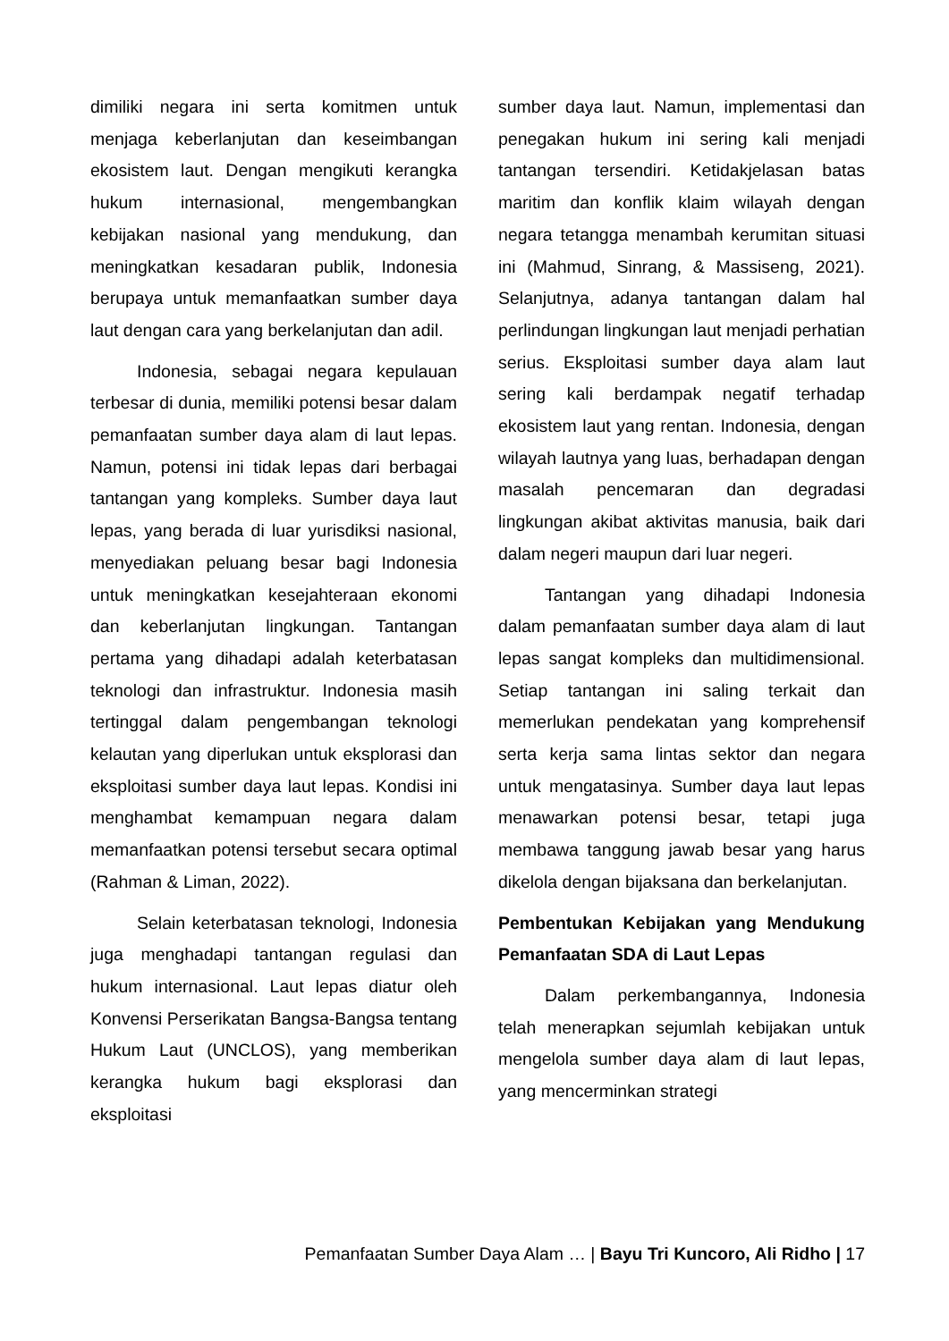dimiliki negara ini serta komitmen untuk menjaga keberlanjutan dan keseimbangan ekosistem laut. Dengan mengikuti kerangka hukum internasional, mengembangkan kebijakan nasional yang mendukung, dan meningkatkan kesadaran publik, Indonesia berupaya untuk memanfaatkan sumber daya laut dengan cara yang berkelanjutan dan adil.
Indonesia, sebagai negara kepulauan terbesar di dunia, memiliki potensi besar dalam pemanfaatan sumber daya alam di laut lepas. Namun, potensi ini tidak lepas dari berbagai tantangan yang kompleks. Sumber daya laut lepas, yang berada di luar yurisdiksi nasional, menyediakan peluang besar bagi Indonesia untuk meningkatkan kesejahteraan ekonomi dan keberlanjutan lingkungan. Tantangan pertama yang dihadapi adalah keterbatasan teknologi dan infrastruktur. Indonesia masih tertinggal dalam pengembangan teknologi kelautan yang diperlukan untuk eksplorasi dan eksploitasi sumber daya laut lepas. Kondisi ini menghambat kemampuan negara dalam memanfaatkan potensi tersebut secara optimal (Rahman & Liman, 2022).
Selain keterbatasan teknologi, Indonesia juga menghadapi tantangan regulasi dan hukum internasional. Laut lepas diatur oleh Konvensi Perserikatan Bangsa-Bangsa tentang Hukum Laut (UNCLOS), yang memberikan kerangka hukum bagi eksplorasi dan eksploitasi
sumber daya laut. Namun, implementasi dan penegakan hukum ini sering kali menjadi tantangan tersendiri. Ketidakjelasan batas maritim dan konflik klaim wilayah dengan negara tetangga menambah kerumitan situasi ini (Mahmud, Sinrang, & Massiseng, 2021). Selanjutnya, adanya tantangan dalam hal perlindungan lingkungan laut menjadi perhatian serius. Eksploitasi sumber daya alam laut sering kali berdampak negatif terhadap ekosistem laut yang rentan. Indonesia, dengan wilayah lautnya yang luas, berhadapan dengan masalah pencemaran dan degradasi lingkungan akibat aktivitas manusia, baik dari dalam negeri maupun dari luar negeri.
Tantangan yang dihadapi Indonesia dalam pemanfaatan sumber daya alam di laut lepas sangat kompleks dan multidimensional. Setiap tantangan ini saling terkait dan memerlukan pendekatan yang komprehensif serta kerja sama lintas sektor dan negara untuk mengatasinya. Sumber daya laut lepas menawarkan potensi besar, tetapi juga membawa tanggung jawab besar yang harus dikelola dengan bijaksana dan berkelanjutan.
Pembentukan Kebijakan yang Mendukung Pemanfaatan SDA di Laut Lepas
Dalam perkembangannya, Indonesia telah menerapkan sejumlah kebijakan untuk mengelola sumber daya alam di laut lepas, yang mencerminkan strategi
Pemanfaatan Sumber Daya Alam … | Bayu Tri Kuncoro, Ali Ridho | 17